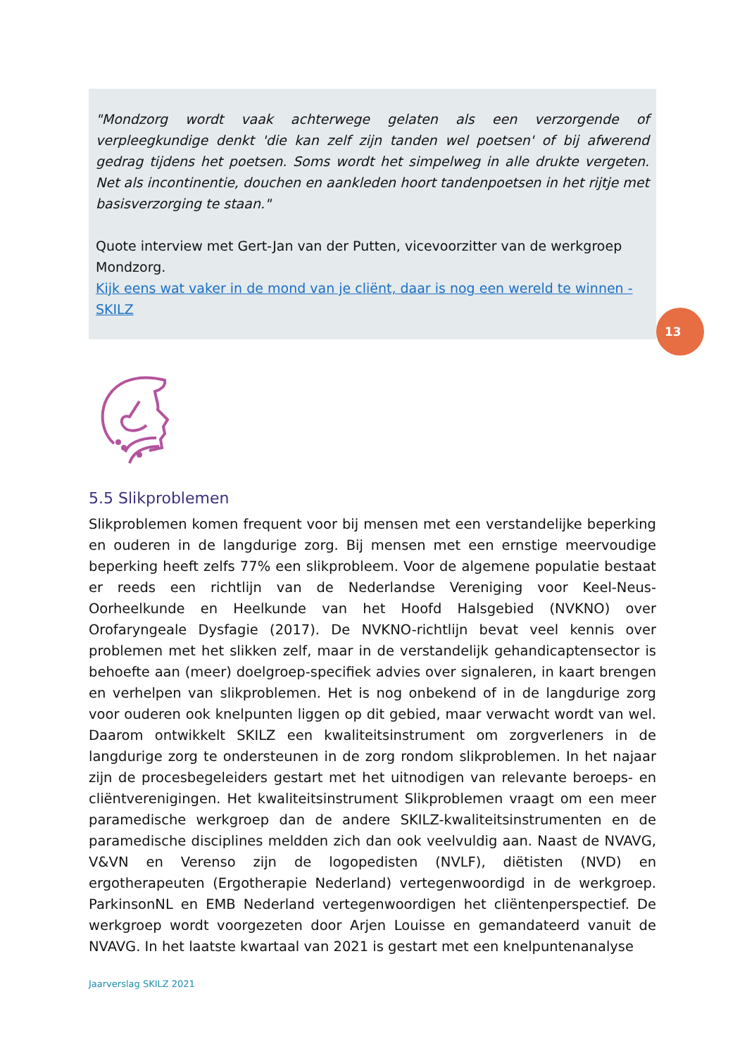"Mondzorg wordt vaak achterwege gelaten als een verzorgende of verpleegkundige denkt 'die kan zelf zijn tanden wel poetsen' of bij afwerend gedrag tijdens het poetsen. Soms wordt het simpelweg in alle drukte vergeten. Net als incontinentie, douchen en aankleden hoort tandenpoetsen in het rijtje met basisverzorging te staan."
Quote interview met Gert-Jan van der Putten, vicevoorzitter van de werkgroep Mondzorg.
Kijk eens wat vaker in de mond van je cliënt, daar is nog een wereld te winnen - SKILZ
13
5.5 Slikproblemen
Slikproblemen komen frequent voor bij mensen met een verstandelijke beperking en ouderen in de langdurige zorg. Bij mensen met een ernstige meervoudige beperking heeft zelfs 77% een slikprobleem. Voor de algemene populatie bestaat er reeds een richtlijn van de Nederlandse Vereniging voor Keel-Neus-Oorheelkunde en Heelkunde van het Hoofd Halsgebied (NVKNO) over Orofaryngeale Dysfagie (2017). De NVKNO-richtlijn bevat veel kennis over problemen met het slikken zelf, maar in de verstandelijk gehandicaptensector is behoefte aan (meer) doelgroep-specifiek advies over signaleren, in kaart brengen en verhelpen van slikproblemen. Het is nog onbekend of in de langdurige zorg voor ouderen ook knelpunten liggen op dit gebied, maar verwacht wordt van wel. Daarom ontwikkelt SKILZ een kwaliteitsinstrument om zorgverleners in de langdurige zorg te ondersteunen in de zorg rondom slikproblemen. In het najaar zijn de procesbegeleiders gestart met het uitnodigen van relevante beroeps- en cliëntverenigingen. Het kwaliteitsinstrument Slikproblemen vraagt om een meer paramedische werkgroep dan de andere SKILZ-kwaliteitsinstrumenten en de paramedische disciplines meldden zich dan ook veelvuldig aan. Naast de NVAVG, V&VN en Verenso zijn de logopedisten (NVLF), diëtisten (NVD) en ergotherapeuten (Ergotherapie Nederland) vertegenwoordigd in de werkgroep. ParkinsonNL en EMB Nederland vertegenwoordigen het cliëntenperspectief. De werkgroep wordt voorgezeten door Arjen Louisse en gemandateerd vanuit de NVAVG. In het laatste kwartaal van 2021 is gestart met een knelpuntenanalyse
Jaarverslag SKILZ 2021